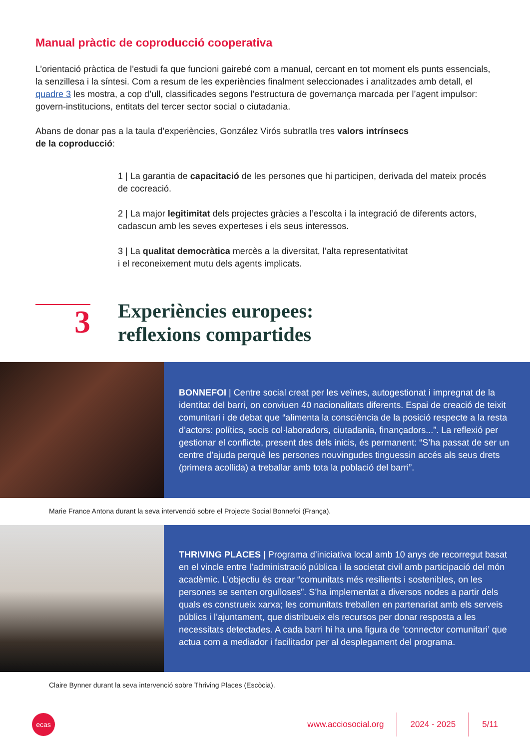Manual pràctic de coproducció cooperativa
L’orientació pràctica de l’estudi fa que funcioni gairebé com a manual, cercant en tot moment els punts essencials, la senzillesa i la síntesi. Com a resum de les experiències finalment seleccionades i analitzades amb detall, el quadre 3 les mostra, a cop d’ull, classificades segons l’estructura de governança marcada per l’agent impulsor: govern-institucions, entitats del tercer sector social o ciutadania.
Abans de donar pas a la taula d’experiències, González Virós subratlla tres valors intrínsecs
de la coproducció:
1 | La garantia de capacitació de les persones que hi participen, derivada del mateix procés de cocreació.
2 | La major legitimitat dels projectes gràcies a l’escolta i la integració de diferents actors, cadascun amb les seves experteses i els seus interessos.
3 | La qualitat democràtica mercès a la diversitat, l’alta representativitat
i el reconeixement mutu dels agents implicats.
3
Experiències europees:
reflexions compartides
BONNEFOI | Centre social creat per les veïnes, autogestionat i impregnat de la identitat del barri, on conviuen 40 nacionalitats diferents. Espai de creació de teixit comunitari i de debat que “alimenta la consciència de la posició respecte a la resta d’actors: polítics, socis col·laboradors, ciutadania, finançadors...”. La reflexió per gestionar el conflicte, present des dels inicis, és permanent: “S’ha passat de ser un centre d’ajuda perquè les persones nouvingudes tinguessin accés als seus drets (primera acollida) a treballar amb tota la població del barri”.
Marie France Antona durant la seva intervenció sobre el Projecte Social Bonnefoi (França).
THRIVING PLACES | Programa d’iniciativa local amb 10 anys de recorregut basat en el vincle entre l’administració pública i la societat civil amb participació del món acadèmic. L’objectiu és crear “comunitats més resilients i sostenibles, on les persones se senten orgulloses”. S’ha implementat a diversos nodes a partir dels quals es construeix xarxa; les comunitats treballen en partenariat amb els serveis públics i l’ajuntament, que distribueix els recursos per donar resposta a les necessitats detectades. A cada barri hi ha una figura de ‘connector comunitari’ que actua com a mediador i facilitador per al desplegament del programa.
Claire Bynner durant la seva intervenció sobre Thriving Places (Escòcia).
ecas
www.acciosocial.org
2024 - 2025 5/11